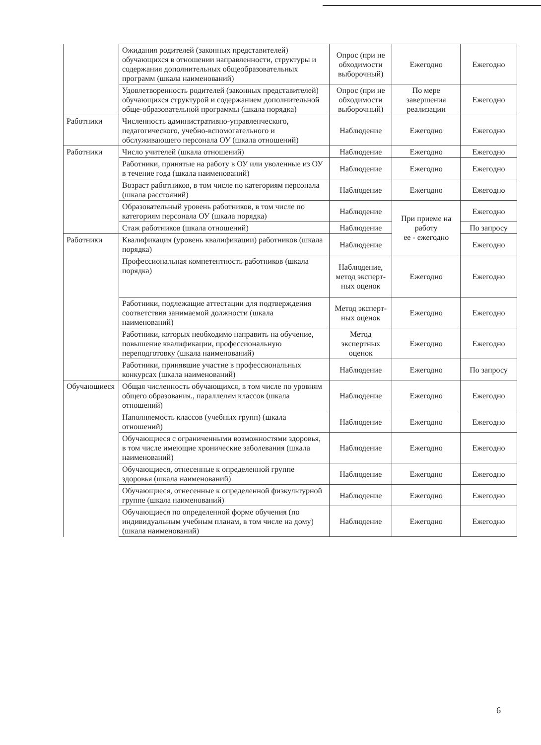| | Ожидания родителей (законных представителей) обучающихся в отношении направленности, структуры и содержания дополнительных общеобразовательных программ (шкала наименований) | Опрос (при не обходимости выборочный) | Ежегодно | Ежегодно |
| | Удовлетворенность родителей (законных представителей) обучающихся структурой и содержанием дополнительной обще-образовательной программы (шкала порядка) | Опрос (при не обходимости выборочный) | По мере завершения реализации | Ежегодно |
| Работники | Численность административно-управленческого, педагогического, учебно-вспомогательного и обслуживающего персонала ОУ (шкала отношений) | Наблюдение | Ежегодно | Ежегодно |
| Работники | Число учителей (шкала отношений) | Наблюдение | Ежегодно | Ежегодно |
| | Работники, принятые на работу в ОУ или уволенные из ОУ в течение года (шкала наименований) | Наблюдение | Ежегодно | Ежегодно |
| | Возраст работников, в том числе по категориям персонала (шкала расстояний) | Наблюдение | Ежегодно | Ежегодно |
| | Образовательный уровень работников, в том числе по категориям персонала ОУ (шкала порядка) | Наблюдение | При приеме на работу ее - ежегодно | Ежегодно |
| | Стаж работников (шкала отношений) | Наблюдение | | По запросу |
| Работники | Квалификация (уровень квалификации) работников (шкала порядка) | Наблюдение | | Ежегодно |
| | Профессиональная компетентность работников (шкала порядка) | Наблюдение, метод эксперт-ных оценок | Ежегодно | Ежегодно |
| | Работники, подлежащие аттестации для подтверждения соответствия занимаемой должности (шкала наименований) | Метод эксперт-ных оценок | Ежегодно | Ежегодно |
| | Работники, которых необходимо направить на обучение, повышение квалификации, профессиональную переподготовку (шкала наименований) | Метод экспертных оценок | Ежегодно | Ежегодно |
| | Работники, принявшие участие в профессиональных конкурсах (шкала наименований) | Наблюдение | Ежегодно | По запросу |
| Обучающиеся | Общая численность обучающихся, в том числе по уровням общего образования., параллелям классов (шкала отношений) | Наблюдение | Ежегодно | Ежегодно |
| | Наполняемость классов (учебных групп) (шкала отношений) | Наблюдение | Ежегодно | Ежегодно |
| | Обучающиеся с ограниченными возможностями здоровья, в том числе имеющие хронические заболевания (шкала наименований) | Наблюдение | Ежегодно | Ежегодно |
| | Обучающиеся, отнесенные к определенной группе здоровья (шкала наименований) | Наблюдение | Ежегодно | Ежегодно |
| | Обучающиеся, отнесенные к определенной физкультурной группе (шкала наименований) | Наблюдение | Ежегодно | Ежегодно |
| | Обучающиеся по определенной форме обучения (по индивидуальным учебным планам, в том числе на дому) (шкала наименований) | Наблюдение | Ежегодно | Ежегодно |
6